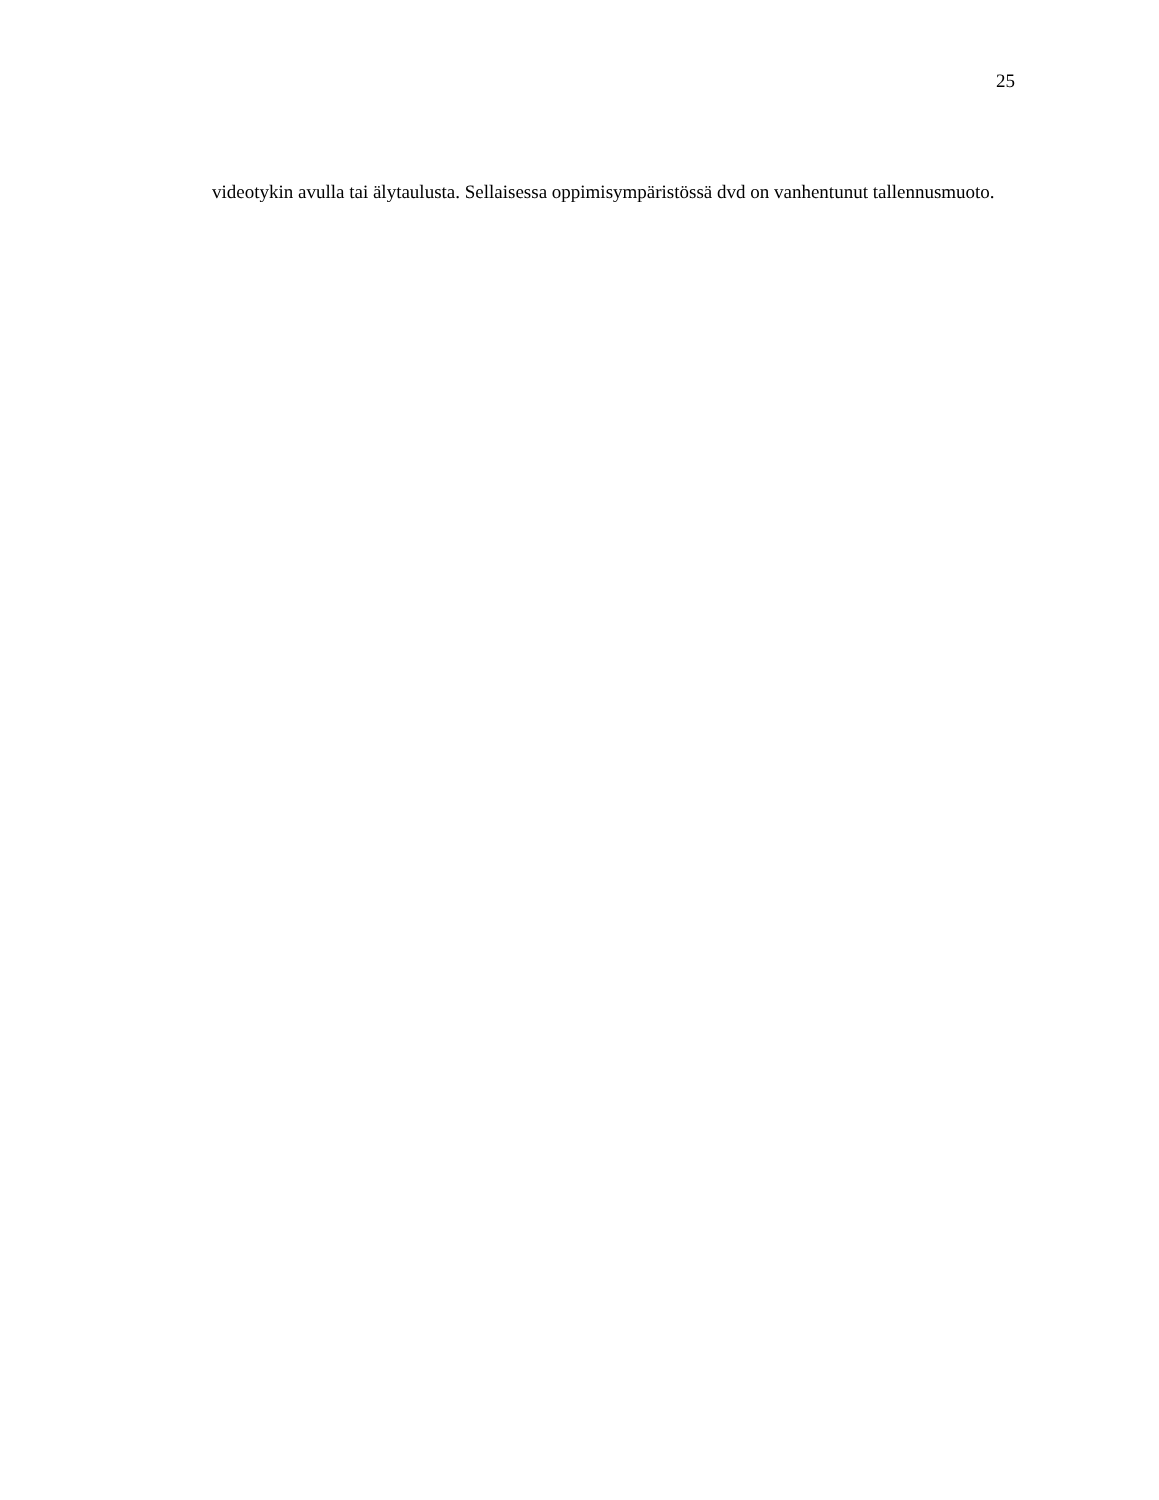25
videotykin avulla tai älytaulusta. Sellaisessa oppimisympäristössä dvd on vanhentunut tallennusmuoto.